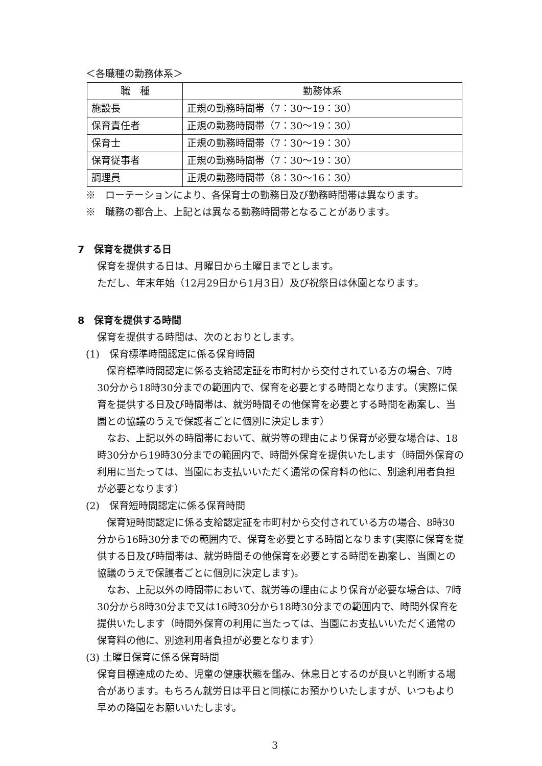＜各職種の勤務体系＞
| 職 種 | 勤務体系 |
| --- | --- |
| 施設長 | 正規の勤務時間帯（7：30～19：30） |
| 保育責任者 | 正規の勤務時間帯（7：30～19：30） |
| 保育士 | 正規の勤務時間帯（7：30～19：30） |
| 保育従事者 | 正規の勤務時間帯（7：30～19：30） |
| 調理員 | 正規の勤務時間帯（8：30～16：30） |
※　ローテーションにより、各保育士の勤務日及び勤務時間帯は異なります。
※　職務の都合上、上記とは異なる勤務時間帯となることがあります。
7　保育を提供する日
保育を提供する日は、月曜日から土曜日までとします。
ただし、年末年始（12月29日から1月3日）及び祝祭日は休園となります。
8　保育を提供する時間
保育を提供する時間は、次のとおりとします。
(1)　保育標準時間認定に係る保育時間
　保育標準時間認定に係る支給認定証を市町村から交付されている方の場合、7時30分から18時30分までの範囲内で、保育を必要とする時間となります。（実際に保育を提供する日及び時間帯は、就労時間その他保育を必要とする時間を勘案し、当園との協議のうえで保護者ごとに個別に決定します）
　なお、上記以外の時間帯において、就労等の理由により保育が必要な場合は、18時30分から19時30分までの範囲内で、時間外保育を提供いたします（時間外保育の利用に当たっては、当園にお支払いいただく通常の保育料の他に、別途利用者負担が必要となります）
(2)　保育短時間認定に係る保育時間
　保育短時間認定に係る支給認定証を市町村から交付されている方の場合、8時30分から16時30分までの範囲内で、保育を必要とする時間となります(実際に保育を提供する日及び時間帯は、就労時間その他保育を必要とする時間を勘案し、当園との協議のうえで保護者ごとに個別に決定します)。
　なお、上記以外の時間帯において、就労等の理由により保育が必要な場合は、7時30分から8時30分まで又は16時30分から18時30分までの範囲内で、時間外保育を提供いたします（時間外保育の利用に当たっては、当園にお支払いいただく通常の保育料の他に、別途利用者負担が必要となります）
(3) 土曜日保育に係る保育時間
保育目標達成のため、児童の健康状態を鑑み、休息日とするのが良いと判断する場合があります。もちろん就労日は平日と同様にお預かりいたしますが、いつもより早めの降園をお願いいたします。
3